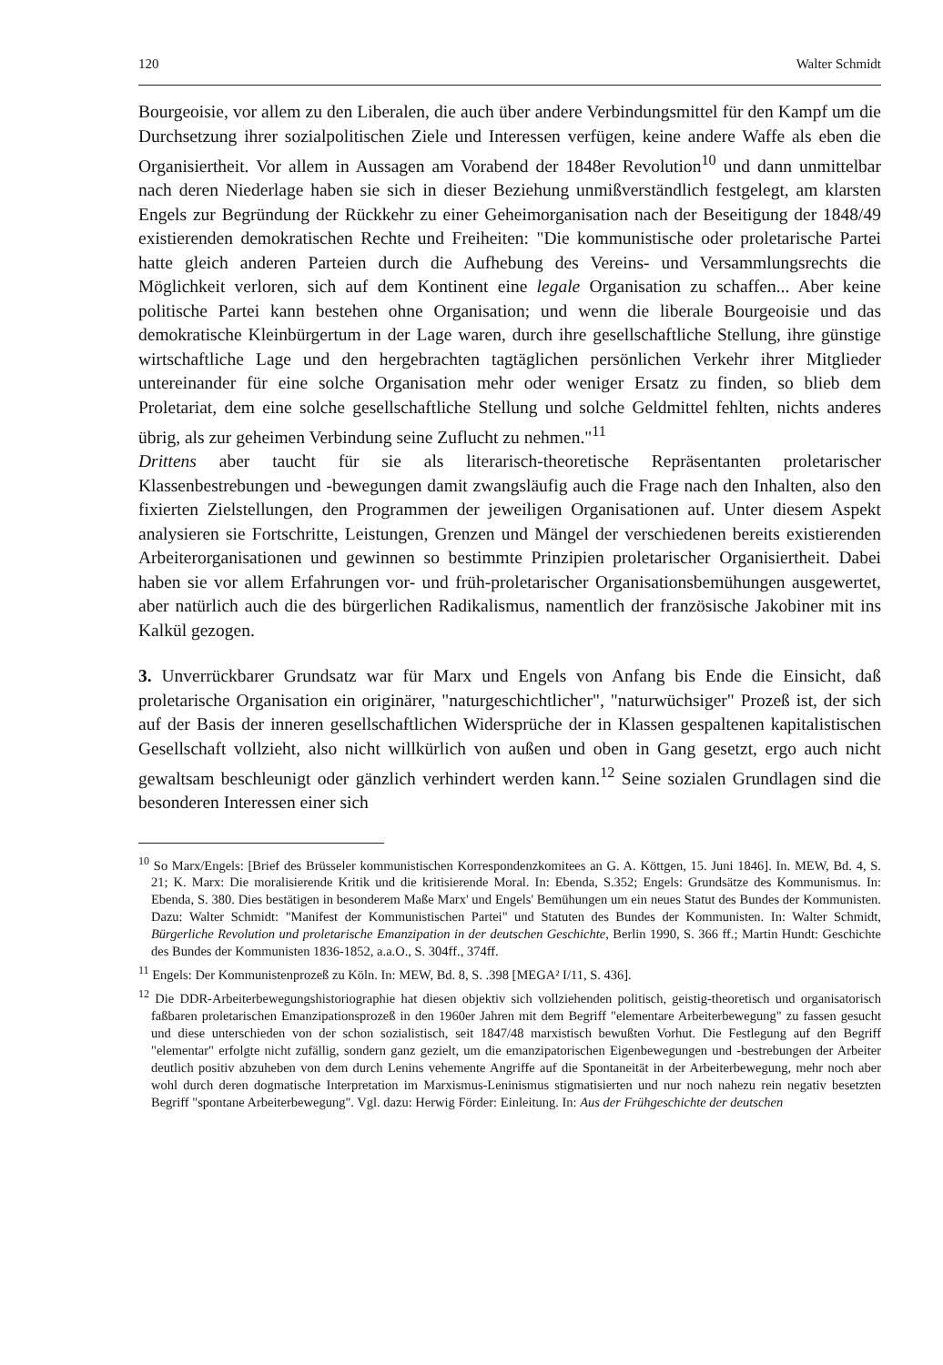120 Walter Schmidt
Bourgeoisie, vor allem zu den Liberalen, die auch über andere Verbindungsmittel für den Kampf um die Durchsetzung ihrer sozialpolitischen Ziele und Interessen verfügen, keine andere Waffe als eben die Organisiertheit. Vor allem in Aussagen am Vorabend der 1848er Revolution<sup>10</sup> und dann unmittelbar nach deren Niederlage haben sie sich in dieser Beziehung unmißverständlich festgelegt, am klarsten Engels zur Begründung der Rückkehr zu einer Geheimorganisation nach der Beseitigung der 1848/49 existierenden demokratischen Rechte und Freiheiten: "Die kommunistische oder proletarische Partei hatte gleich anderen Parteien durch die Aufhebung des Vereins- und Versammlungsrechts die Möglichkeit verloren, sich auf dem Kontinent eine legale Organisation zu schaffen... Aber keine politische Partei kann bestehen ohne Organisation; und wenn die liberale Bourgeoisie und das demokratische Kleinbürgertum in der Lage waren, durch ihre gesellschaftliche Stellung, ihre günstige wirtschaftliche Lage und den hergebrachten tagtäglichen persönlichen Verkehr ihrer Mitglieder untereinander für eine solche Organisation mehr oder weniger Ersatz zu finden, so blieb dem Proletariat, dem eine solche gesellschaftliche Stellung und solche Geldmittel fehlten, nichts anderes übrig, als zur geheimen Verbindung seine Zuflucht zu nehmen."<sup>11</sup>
Drittens aber taucht für sie als literarisch-theoretische Repräsentanten proletarischer Klassenbestrebungen und -bewegungen damit zwangsläufig auch die Frage nach den Inhalten, also den fixierten Zielstellungen, den Programmen der jeweiligen Organisationen auf. Unter diesem Aspekt analysieren sie Fortschritte, Leistungen, Grenzen und Mängel der verschiedenen bereits existierenden Arbeiterorganisationen und gewinnen so bestimmte Prinzipien proletarischer Organisiertheit. Dabei haben sie vor allem Erfahrungen vor- und früh-proletarischer Organisationsbemühungen ausgewertet, aber natürlich auch die des bürgerlichen Radikalismus, namentlich der französische Jakobiner mit ins Kalkül gezogen.
3. Unverrückbarer Grundsatz war für Marx und Engels von Anfang bis Ende die Einsicht, daß proletarische Organisation ein originärer, "naturgeschichtlicher", "naturwüchsiger" Prozeß ist, der sich auf der Basis der inneren gesellschaftlichen Widersprüche der in Klassen gespaltenen kapitalistischen Gesellschaft vollzieht, also nicht willkürlich von außen und oben in Gang gesetzt, ergo auch nicht gewaltsam beschleunigt oder gänzlich verhindert werden kann.<sup>12</sup> Seine sozialen Grundlagen sind die besonderen Interessen einer sich
<sup>10</sup> So Marx/Engels: [Brief des Brüsseler kommunistischen Korrespondenzkomitees an G. A. Köttgen, 15. Juni 1846]. In. MEW, Bd. 4, S. 21; K. Marx: Die moralisierende Kritik und die kritisierende Moral. In: Ebenda, S.352; Engels: Grundsätze des Kommunismus. In: Ebenda, S. 380. Dies bestätigen in besonderem Maße Marx' und Engels' Bemühungen um ein neues Statut des Bundes der Kommunisten. Dazu: Walter Schmidt: "Manifest der Kommunistischen Partei" und Statuten des Bundes der Kommunisten. In: Walter Schmidt, Bürgerliche Revolution und proletarische Emanzipation in der deutschen Geschichte, Berlin 1990, S. 366 ff.; Martin Hundt: Geschichte des Bundes der Kommunisten 1836-1852, a.a.O., S. 304ff., 374ff.
<sup>11</sup> Engels: Der Kommunistenprozeß zu Köln. In: MEW, Bd. 8, S. .398 [MEGA² I/11, S. 436].
<sup>12</sup> Die DDR-Arbeiterbewegungshistoriographie hat diesen objektiv sich vollziehenden politisch, geistig-theoretisch und organisatorisch faßbaren proletarischen Emanzipationsprozeß in den 1960er Jahren mit dem Begriff "elementare Arbeiterbewegung" zu fassen gesucht und diese unterschieden von der schon sozialistisch, seit 1847/48 marxistisch bewußten Vorhut. Die Festlegung auf den Begriff "elementar" erfolgte nicht zufällig, sondern ganz gezielt, um die emanzipatorischen Eigenbewegungen und -bestrebungen der Arbeiter deutlich positiv abzuheben von dem durch Lenins vehemente Angriffe auf die Spontaneität in der Arbeiterbewegung, mehr noch aber wohl durch deren dogmatische Interpretation im Marxismus-Leninismus stigmatisierten und nur noch nahezu rein negativ besetzten Begriff "spontane Arbeiterbewegung". Vgl. dazu: Herwig Förder: Einleitung. In: Aus der Frühgeschichte der deutschen